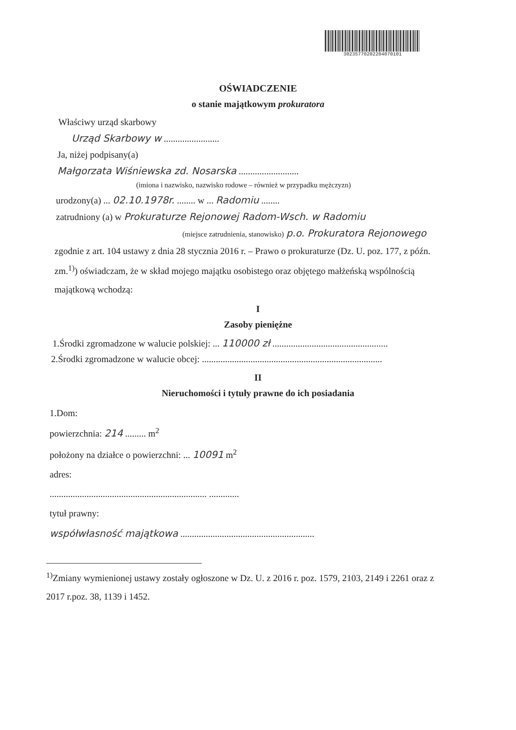3023577020220407010​1
OŚWIADCZENIE
o stanie majątkowym prokuratora
Właściwy urząd skarbowy
Urząd Skarbowy w ........................
Ja, niżej podpisany(a)
Małgorzata Wiśniewska zd. Nosarska ..........................
(imiona i nazwisko, nazwisko rodowe – również w przypadku mężczyzn)
urodzony(a) ... 02.10.1978r. ........ w ... Radomiu ........
zatrudniony (a) w Prokuraturze Rejonowej Radom-Wsch. w Radomiu
(miejsce zatrudnienia, stanowisko) p.o. Prokuratora Rejonowego
zgodnie z art. 104 ustawy z dnia 28 stycznia 2016 r. – Prawo o prokuraturze (Dz. U. poz. 177, z późn. zm.<sup>1)</sup>) oświadczam, że w skład mojego majątku osobistego oraz objętego małżeńską wspólnością majątkową wchodzą:
I
Zasoby pieniężne
1.Środki zgromadzone w walucie polskiej: ... 110000 zł ..................................................
2.Środki zgromadzone w walucie obcej: ..............................................................................
II
Nieruchomości i tytuły prawne do ich posiadania
1.Dom:
powierzchnia: 214 ......... m<sup>2</sup>
położony na działce o powierzchni: ... 10091 m<sup>2</sup>
adres:
.................................................................... .............
tytuł prawny:
współwłasność majątkowa ..........................................................
<sup>1)</sup> Zmiany wymienionej ustawy zostały ogłoszone w Dz. U. z 2016 r. poz. 1579, 2103, 2149 i 2261 oraz z 2017 r.poz. 38, 1139 i 1452.